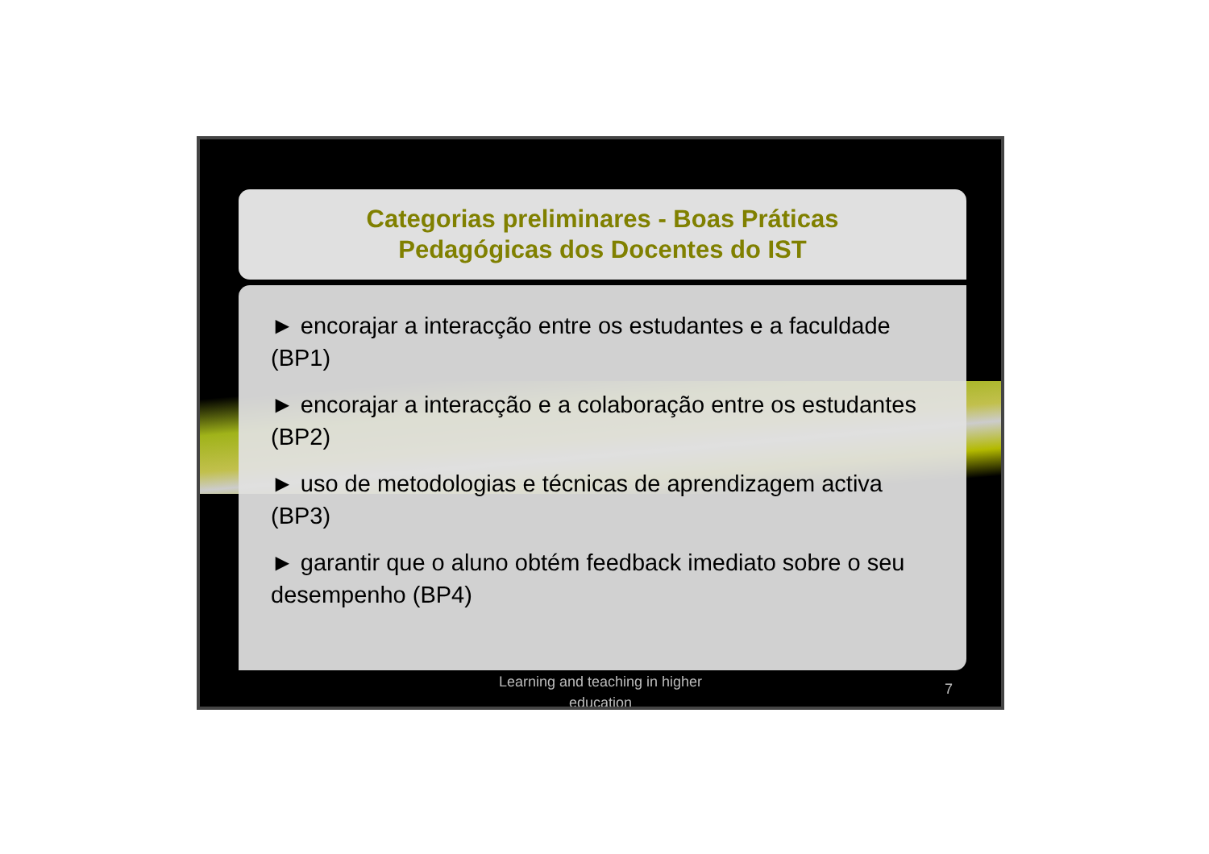Categorias preliminares - Boas Práticas
Pedagógicas dos Docentes do IST
► encorajar a interacção entre os estudantes e a faculdade (BP1)
► encorajar a interacção e a colaboração entre os estudantes (BP2)
► uso de metodologias e técnicas de aprendizagem activa (BP3)
► garantir que o aluno obtém feedback imediato sobre o seu desempenho (BP4)
Learning and teaching in higher
education
7